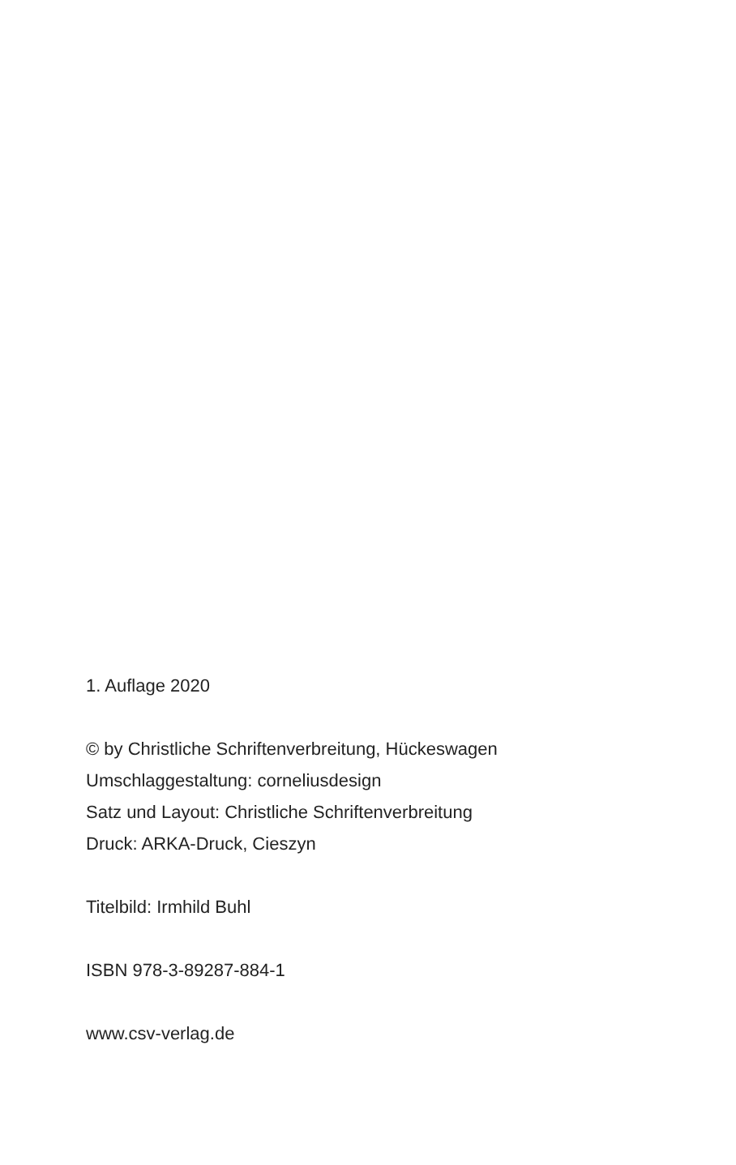1. Auflage 2020
© by Christliche Schriftenverbreitung, Hückeswagen
Umschlaggestaltung: corneliusdesign
Satz und Layout: Christliche Schriftenverbreitung
Druck: ARKA-Druck, Cieszyn
Titelbild: Irmhild Buhl
ISBN 978-3-89287-884-1
www.csv-verlag.de